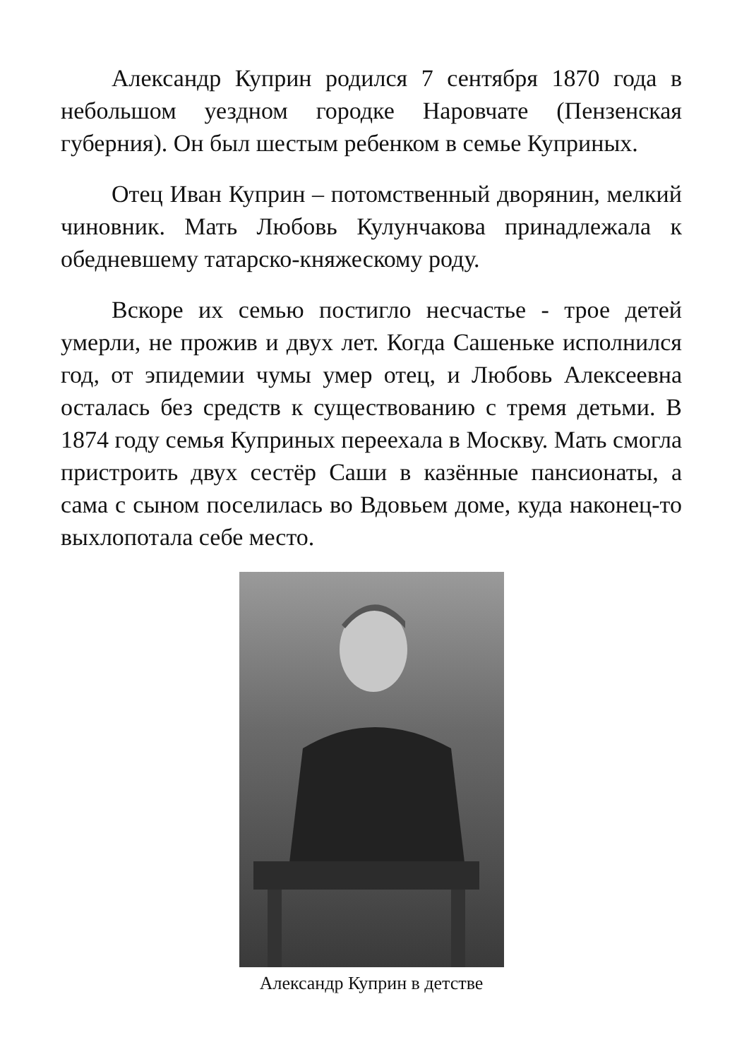Александр Куприн родился 7 сентября 1870 года в небольшом уездном городке Наровчате (Пензенская губерния). Он был шестым ребенком в семье Куприных.
Отец Иван Куприн – потомственный дворянин, мелкий чиновник. Мать Любовь Кулунчакова принадлежала к обедневшему татарско-княжескому роду.
Вскоре их семью постигло несчастье - трое детей умерли, не прожив и двух лет. Когда Сашеньке исполнился год, от эпидемии чумы умер отец, и Любовь Алексеевна осталась без средств к существованию с тремя детьми. В 1874 году семья Куприных переехала в Москву. Мать смогла пристроить двух сестёр Саши в казённые пансионаты, а сама с сыном поселилась во Вдовьем доме, куда наконец-то выхлопотала себе место.
Александр Куприн в детстве